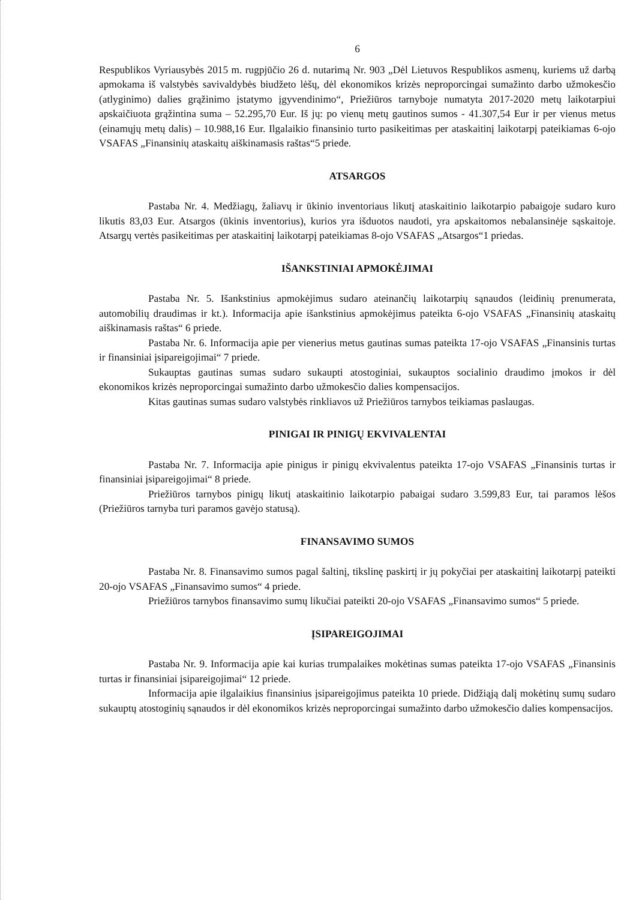6
Respublikos Vyriausybės 2015 m. rugpjūčio 26 d. nutarimą Nr. 903 „Dėl Lietuvos Respublikos asmenų, kuriems už darbą apmokama iš valstybės savivaldybės biudžeto lėšų, dėl ekonomikos krizės neproporcingai sumažinto darbo užmokesčio (atlyginimo) dalies grąžinimo įstatymo įgyvendinimo“, Priežiūros tarnyboje numatyta 2017-2020 metų laikotarpiui apskaičiuota grąžintina suma – 52.295,70 Eur. Iš jų: po vienų metų gautinos sumos - 41.307,54 Eur ir per vienus metus (einamųjų metų dalis) – 10.988,16 Eur. Ilgalaikio finansinio turto pasikeitimas per ataskaitinį laikotarpį pateikiamas 6-ojo VSAFAS „Finansinių ataskaitų aiškinamasis raštas“5 priede.
ATSARGOS
Pastaba Nr. 4. Medžiagų, žaliavų ir ūkinio inventoriaus likutį ataskaitinio laikotarpio pabaigoje sudaro kuro likutis 83,03 Eur. Atsargos (ūkinis inventorius), kurios yra išduotos naudoti, yra apskaitomos nebalansinėje sąskaitoje. Atsargų vertės pasikeitimas per ataskaitinį laikotarpį pateikiamas 8-ojo VSAFAS „Atsargos“1 priedas.
IŠANKSTINIAI APMOKĖJIMAI
Pastaba Nr. 5. Išankstinius apmokėjimus sudaro ateinančių laikotarpių sąnaudos (leidinių prenumerata, automobilių draudimas ir kt.). Informacija apie išankstinius apmokėjimus pateikta 6-ojo VSAFAS „Finansinių ataskaitų aiškinamasis raštas“ 6 priede.
Pastaba Nr. 6. Informacija apie per vienerius metus gautinas sumas pateikta 17-ojo VSAFAS „Finansinis turtas ir finansiniai įsipareigojimai“ 7 priede.
Sukauptas gautinas sumas sudaro sukaupti atostoginiai, sukauptos socialinio draudimo įmokos ir dėl ekonomikos krizės neproporcingai sumažinto darbo užmokesčio dalies kompensacijos.
Kitas gautinas sumas sudaro valstybės rinkliavos už Priežiūros tarnybos teikiamas paslaugas.
PINIGAI IR PINIGŲ EKVIVALENTAI
Pastaba Nr. 7. Informacija apie pinigus ir pinigų ekvivalentus pateikta 17-ojo VSAFAS „Finansinis turtas ir finansiniai įsipareigojimai“ 8 priede.
Priežiūros tarnybos pinigų likutį ataskaitinio laikotarpio pabaigai sudaro 3.599,83 Eur, tai paramos lėšos (Priežiūros tarnyba turi paramos gavėjo statusą).
FINANSAVIMO SUMOS
Pastaba Nr. 8. Finansavimo sumos pagal šaltinį, tikslinę paskirtį ir jų pokyčiai per ataskaitinį laikotarpį pateikti 20-ojo VSAFAS „Finansavimo sumos“ 4 priede.
Priežiūros tarnybos finansavimo sumų likučiai pateikti 20-ojo VSAFAS „Finansavimo sumos“ 5 priede.
ĮSIPAREIGOJIMAI
Pastaba Nr. 9. Informacija apie kai kurias trumpalaikes mokėtinas sumas pateikta 17-ojo VSAFAS „Finansinis turtas ir finansiniai įsipareigojimai“ 12 priede.
Informacija apie ilgalaikius finansinius įsipareigojimus pateikta 10 priede. Didžiąją dalį mokėtinų sumų sudaro sukauptų atostoginių sąnaudos ir dėl ekonomikos krizės neproporcingai sumažinto darbo užmokesčio dalies kompensacijos.